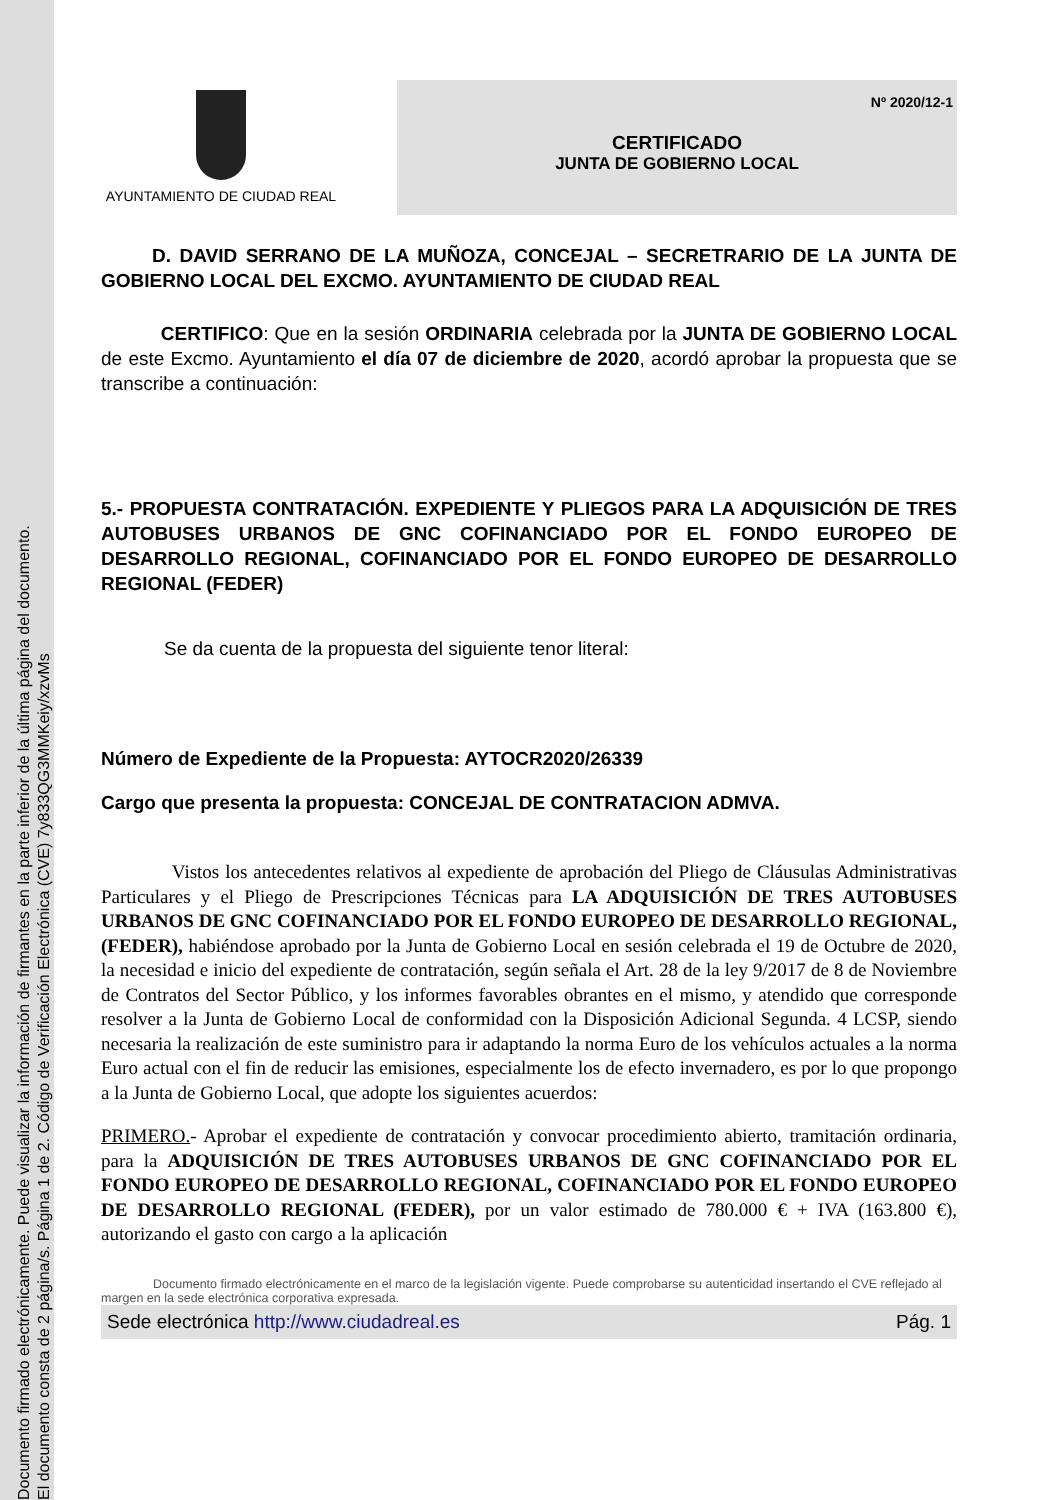Documento firmado electrónicamente. Puede visualizar la información de firmantes en la parte inferior de la última página del documento.
El documento consta de 2 página/s. Página 1 de 2. Código de Verificación Electrónica (CVE) 7y833QG3MMKeiy/xzvMs
AYUNTAMIENTO DE CIUDAD REAL
Nº 2020/12-1
CERTIFICADO
JUNTA DE GOBIERNO LOCAL
D. DAVID SERRANO DE LA MUÑOZA, CONCEJAL – SECRETRARIO DE LA JUNTA DE GOBIERNO LOCAL DEL EXCMO. AYUNTAMIENTO DE CIUDAD REAL
CERTIFICO: Que en la sesión ORDINARIA celebrada por la JUNTA DE GOBIERNO LOCAL de este Excmo. Ayuntamiento el día 07 de diciembre de 2020, acordó aprobar la propuesta que se transcribe a continuación:
5.- PROPUESTA CONTRATACIÓN. EXPEDIENTE Y PLIEGOS PARA LA ADQUISICIÓN DE TRES AUTOBUSES URBANOS DE GNC COFINANCIADO POR EL FONDO EUROPEO DE DESARROLLO REGIONAL, COFINANCIADO POR EL FONDO EUROPEO DE DESARROLLO REGIONAL (FEDER)
Se da cuenta de la propuesta del siguiente tenor literal:
Número de Expediente de la Propuesta: AYTOCR2020/26339
Cargo que presenta la propuesta: CONCEJAL DE CONTRATACION ADMVA.
Vistos los antecedentes relativos al expediente de aprobación del Pliego de Cláusulas Administrativas Particulares y el Pliego de Prescripciones Técnicas para LA ADQUISICIÓN DE TRES AUTOBUSES URBANOS DE GNC COFINANCIADO POR EL FONDO EUROPEO DE DESARROLLO REGIONAL, (FEDER), habiéndose aprobado por la Junta de Gobierno Local en sesión celebrada el 19 de Octubre de 2020, la necesidad e inicio del expediente de contratación, según señala el Art. 28 de la ley 9/2017 de 8 de Noviembre de Contratos del Sector Público, y los informes favorables obrantes en el mismo, y atendido que corresponde resolver a la Junta de Gobierno Local de conformidad con la Disposición Adicional Segunda. 4 LCSP, siendo necesaria la realización de este suministro para ir adaptando la norma Euro de los vehículos actuales a la norma Euro actual con el fin de reducir las emisiones, especialmente los de efecto invernadero, es por lo que propongo a la Junta de Gobierno Local, que adopte los siguientes acuerdos:
PRIMERO.- Aprobar el expediente de contratación y convocar procedimiento abierto, tramitación ordinaria, para la ADQUISICIÓN DE TRES AUTOBUSES URBANOS DE GNC COFINANCIADO POR EL FONDO EUROPEO DE DESARROLLO REGIONAL, COFINANCIADO POR EL FONDO EUROPEO DE DESARROLLO REGIONAL (FEDER), por un valor estimado de 780.000 € + IVA (163.800 €), autorizando el gasto con cargo a la aplicación
Documento firmado electrónicamente en el marco de la legislación vigente. Puede comprobarse su autenticidad insertando el CVE reflejado al margen en la sede electrónica corporativa expresada.
Sede electrónica http://www.ciudadreal.es Pág. 1